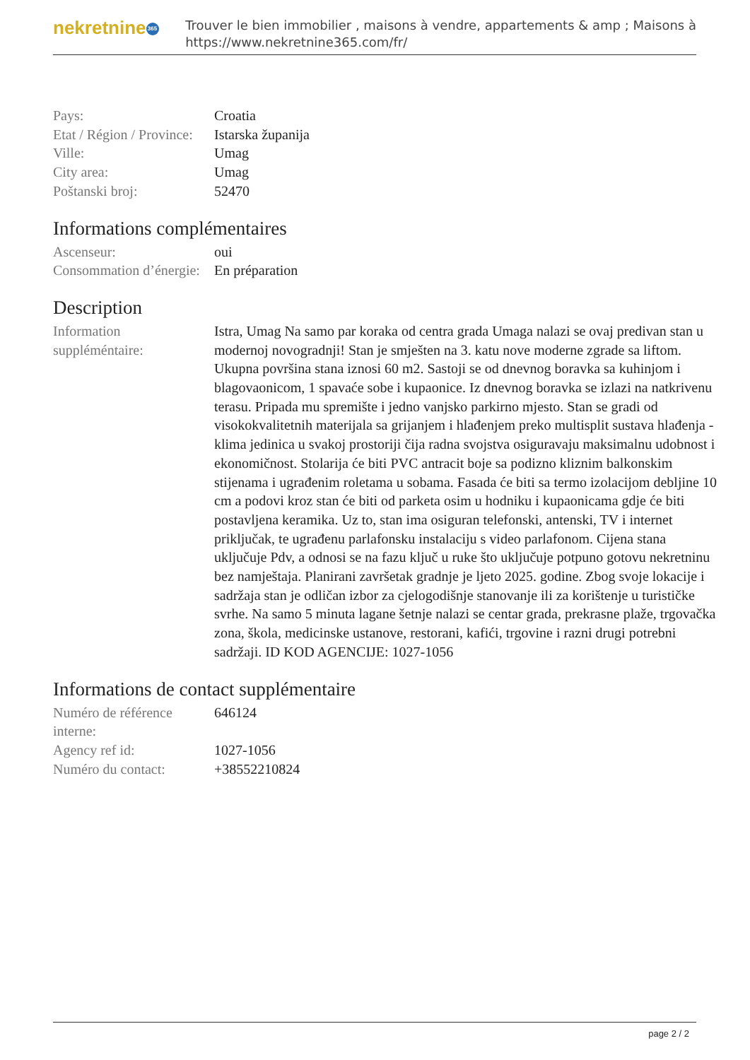nekretnine 365
Trouver le bien immobilier , maisons à vendre, appartements & amp ; Maisons à
https://www.nekretnine365.com/fr/
| Pays: | Croatia |
| Etat / Région / Province: | Istarska županija |
| Ville: | Umag |
| City area: | Umag |
| Poštanski broj: | 52470 |
Informations complémentaires
| Ascenseur: | oui |
| Consommation d’énergie: | En préparation |
Description
| Information suppléméntaire: | Istra, Umag Na samo par koraka od centra grada Umaga nalazi se ovaj predivan stan u modernoj novogradnji! Stan je smješten na 3. katu nove moderne zgrade sa liftom. Ukupna površina stana iznosi 60 m2. Sastoji se od dnevnog boravka sa kuhinjom i blagovaonicom, 1 spavaće sobe i kupaonice. Iz dnevnog boravka se izlazi na natkrivenu terasu. Pripada mu spremište i jedno vanjsko parkirno mjesto. Stan se gradi od visokokvalitetnih materijala sa grijanjem i hlađenjem preko multisplit sustava hlađenja - klima jedinica u svakoj prostoriji čija radna svojstva osiguravaju maksimalnu udobnost i ekonomičnost. Stolarija će biti PVC antracit boje sa podizno kliznim balkonskim stijenama i ugrađenim roletama u sobama. Fasada će biti sa termo izolacijom debljine 10 cm a podovi kroz stan će biti od parketa osim u hodniku i kupaonicama gdje će biti postavljena keramika. Uz to, stan ima osiguran telefonski, antenski, TV i internet priključak, te ugrađenu parlafonsku instalaciju s video parlafonom. Cijena stana uključuje Pdv, a odnosi se na fazu ključ u ruke što uključuje potpuno gotovu nekretninu bez namještaja. Planirani završetak gradnje je ljeto 2025. godine. Zbog svoje lokacije i sadržaja stan je odličan izbor za cjelogodišnje stanovanje ili za korištenje u turističke svrhe. Na samo 5 minuta lagane šetnje nalazi se centar grada, prekrasne plaže, trgovačka zona, škola, medicinske ustanove, restorani, kafići, trgovine i razni drugi potrebni sadržaji. ID KOD AGENCIJE: 1027-1056 |
Informations de contact supplémentaire
| Numéro de référence interne: | 646124 |
| Agency ref id: | 1027-1056 |
| Numéro du contact: | +38552210824 |
page 2 / 2